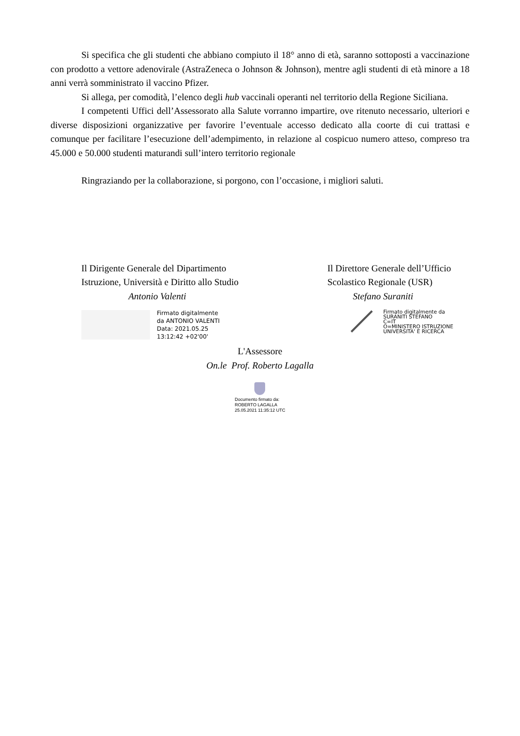Si specifica che gli studenti che abbiano compiuto il 18° anno di età, saranno sottoposti a vaccinazione con prodotto a vettore adenovirale (AstraZeneca o Johnson & Johnson), mentre agli studenti di età minore a 18 anni verrà somministrato il vaccino Pfizer.
Si allega, per comodità, l’elenco degli hub vaccinali operanti nel territorio della Regione Siciliana.
I competenti Uffici dell’Assessorato alla Salute vorranno impartire, ove ritenuto necessario, ulteriori e diverse disposizioni organizzative per favorire l’eventuale accesso dedicato alla coorte di cui trattasi e comunque per facilitare l’esecuzione dell’adempimento, in relazione al cospicuo numero atteso, compreso tra 45.000 e 50.000 studenti maturandi sull’intero territorio regionale
Ringraziando per la collaborazione, si porgono, con l’occasione, i migliori saluti.
Il Dirigente Generale del Dipartimento
Istruzione, Università e Diritto allo Studio
Antonio Valenti
Firmato digitalmente
da ANTONIO VALENTI
Data: 2021.05.25
13:12:42 +02'00'
Il Direttore Generale dell’Ufficio
Scolastico Regionale (USR)
Stefano Suraniti
Firmato digitalmente da
SURANITI STEFANO
C=IT
O=MINISTERO ISTRUZIONE
UNIVERSITA' E RICERCA
L'Assessore
On.le Prof. Roberto Lagalla
Documento firmato da:
ROBERTO LAGALLA
25.05.2021 11:35:12 UTC